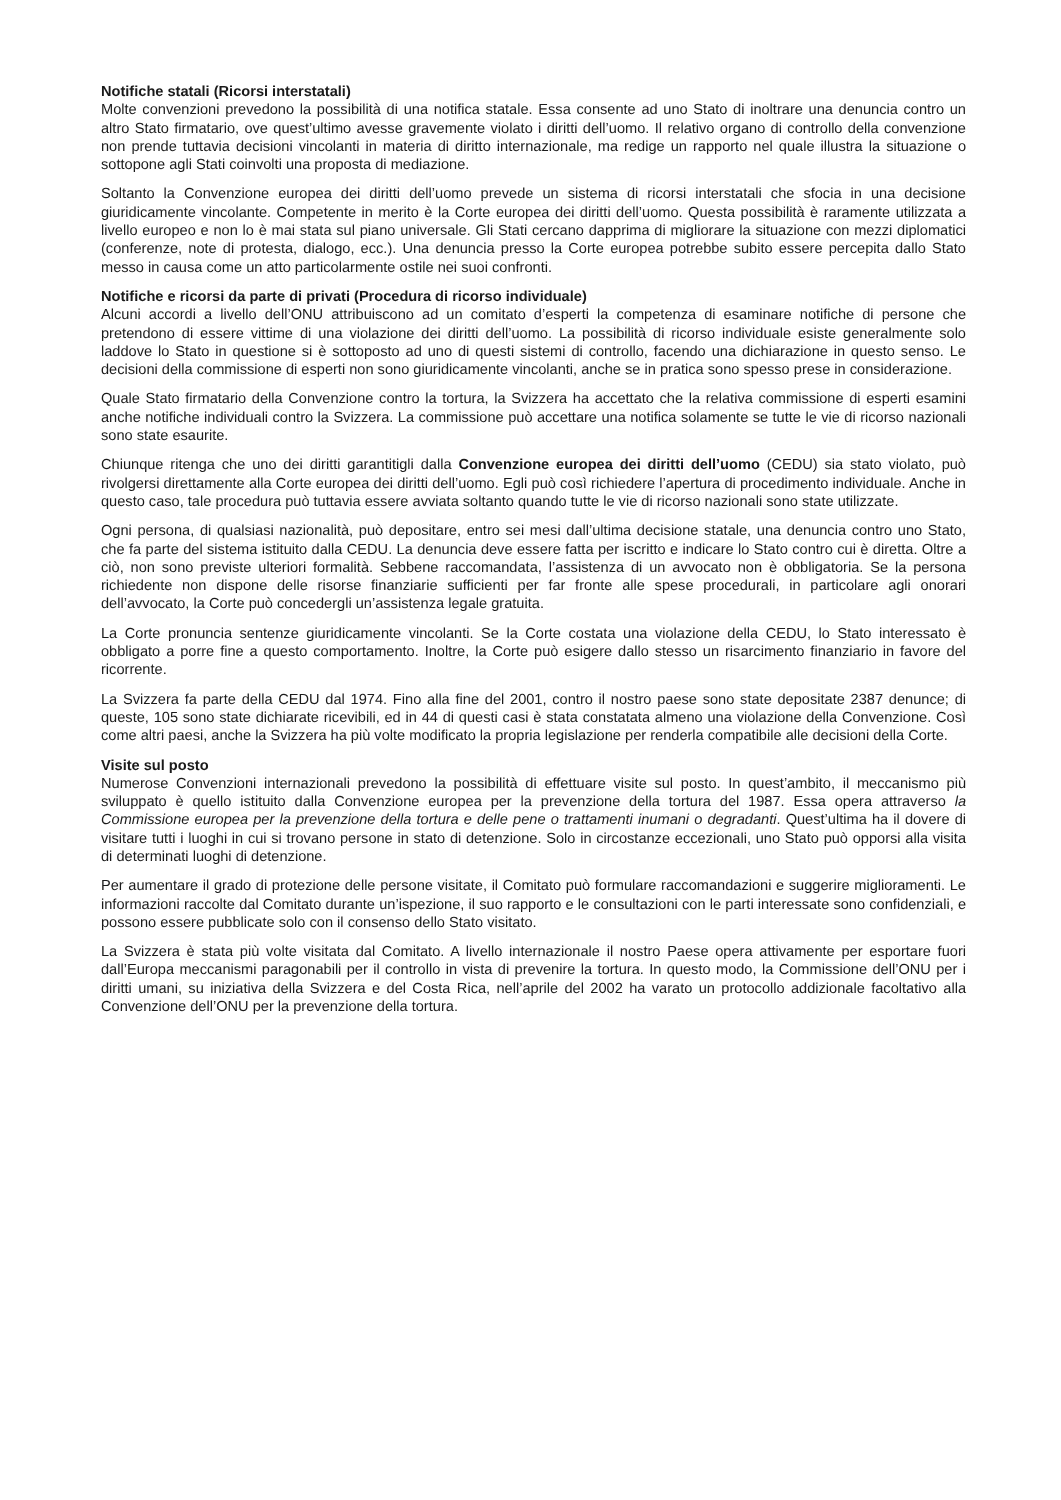Notifiche statali (Ricorsi interstatali)
Molte convenzioni prevedono la possibilità di una notifica statale. Essa consente ad uno Stato di inoltrare una denuncia contro un altro Stato firmatario, ove quest’ultimo avesse gravemente violato i diritti dell’uomo. Il relativo organo di controllo della convenzione non prende tuttavia decisioni vincolanti in materia di diritto internazionale, ma redige un rapporto nel quale illustra la situazione o sottopone agli Stati coinvolti una proposta di mediazione.
Soltanto la Convenzione europea dei diritti dell’uomo prevede un sistema di ricorsi interstatali che sfocia in una decisione giuridicamente vincolante. Competente in merito è la Corte europea dei diritti dell’uomo. Questa possibilità è raramente utilizzata a livello europeo e non lo è mai stata sul piano universale. Gli Stati cercano dapprima di migliorare la situazione con mezzi diplomatici (conferenze, note di protesta, dialogo, ecc.). Una denuncia presso la Corte europea potrebbe subito essere percepita dallo Stato messo in causa come un atto particolarmente ostile nei suoi confronti.
Notifiche e ricorsi da parte di privati (Procedura di ricorso individuale)
Alcuni accordi a livello dell’ONU attribuiscono ad un comitato d’esperti la competenza di esaminare notifiche di persone che pretendono di essere vittime di una violazione dei diritti dell’uomo. La possibilità di ricorso individuale esiste generalmente solo laddove lo Stato in questione si è sottoposto ad uno di questi sistemi di controllo, facendo una dichiarazione in questo senso. Le decisioni della commissione di esperti non sono giuridicamente vincolanti, anche se in pratica sono spesso prese in considerazione.
Quale Stato firmatario della Convenzione contro la tortura, la Svizzera ha accettato che la relativa commissione di esperti esamini anche notifiche individuali contro la Svizzera. La commissione può accettare una notifica solamente se tutte le vie di ricorso nazionali sono state esaurite.
Chiunque ritenga che uno dei diritti garantitigli dalla Convenzione europea dei diritti dell’uomo (CEDU) sia stato violato, può rivolgersi direttamente alla Corte europea dei diritti dell’uomo. Egli può così richiedere l’apertura di procedimento individuale. Anche in questo caso, tale procedura può tuttavia essere avviata soltanto quando tutte le vie di ricorso nazionali sono state utilizzate.
Ogni persona, di qualsiasi nazionalità, può depositare, entro sei mesi dall’ultima decisione statale, una denuncia contro uno Stato, che fa parte del sistema istituito dalla CEDU. La denuncia deve essere fatta per iscritto e indicare lo Stato contro cui è diretta. Oltre a ciò, non sono previste ulteriori formalità. Sebbene raccomandata, l’assistenza di un avvocato non è obbligatoria. Se la persona richiedente non dispone delle risorse finanziarie sufficienti per far fronte alle spese procedurali, in particolare agli onorari dell’avvocato, la Corte può concedergli un’assistenza legale gratuita.
La Corte pronuncia sentenze giuridicamente vincolanti. Se la Corte costata una violazione della CEDU, lo Stato interessato è obbligato a porre fine a questo comportamento. Inoltre, la Corte può esigere dallo stesso un risarcimento finanziario in favore del ricorrente.
La Svizzera fa parte della CEDU dal 1974. Fino alla fine del 2001, contro il nostro paese sono state depositate 2387 denunce; di queste, 105 sono state dichiarate ricevibili, ed in 44 di questi casi è stata constatata almeno una violazione della Convenzione. Così come altri paesi, anche la Svizzera ha più volte modificato la propria legislazione per renderla compatibile alle decisioni della Corte.
Visite sul posto
Numerose Convenzioni internazionali prevedono la possibilità di effettuare visite sul posto. In quest’ambito, il meccanismo più sviluppato è quello istituito dalla Convenzione europea per la prevenzione della tortura del 1987. Essa opera attraverso la Commissione europea per la prevenzione della tortura e delle pene o trattamenti inumani o degradanti. Quest’ultima ha il dovere di visitare tutti i luoghi in cui si trovano persone in stato di detenzione. Solo in circostanze eccezionali, uno Stato può opporsi alla visita di determinati luoghi di detenzione.
Per aumentare il grado di protezione delle persone visitate, il Comitato può formulare raccomandazioni e suggerire miglioramenti. Le informazioni raccolte dal Comitato durante un’ispezione, il suo rapporto e le consultazioni con le parti interessate sono confidenziali, e possono essere pubblicate solo con il consenso dello Stato visitato.
La Svizzera è stata più volte visitata dal Comitato. A livello internazionale il nostro Paese opera attivamente per esportare fuori dall’Europa meccanismi paragonabili per il controllo in vista di prevenire la tortura. In questo modo, la Commissione dell’ONU per i diritti umani, su iniziativa della Svizzera e del Costa Rica, nell’aprile del 2002 ha varato un protocollo addizionale facoltativo alla Convenzione dell’ONU per la prevenzione della tortura.